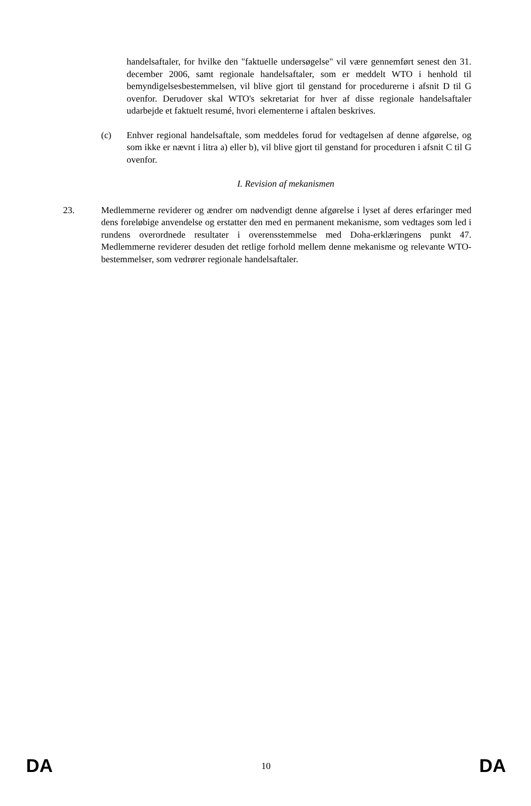handelsaftaler, for hvilke den "faktuelle undersøgelse" vil være gennemført senest den 31. december 2006, samt regionale handelsaftaler, som er meddelt WTO i henhold til bemyndigelsesbestemmelsen, vil blive gjort til genstand for procedurerne i afsnit D til G ovenfor. Derudover skal WTO's sekretariat for hver af disse regionale handelsaftaler udarbejde et faktuelt resumé, hvori elementerne i aftalen beskrives.
(c) Enhver regional handelsaftale, som meddeles forud for vedtagelsen af denne afgørelse, og som ikke er nævnt i litra a) eller b), vil blive gjort til genstand for proceduren i afsnit C til G ovenfor.
I. Revision af mekanismen
23. Medlemmerne reviderer og ændrer om nødvendigt denne afgørelse i lyset af deres erfaringer med dens foreløbige anvendelse og erstatter den med en permanent mekanisme, som vedtages som led i rundens overordnede resultater i overensstemmelse med Doha-erklæringens punkt 47. Medlemmerne reviderer desuden det retlige forhold mellem denne mekanisme og relevante WTO-bestemmelser, som vedrører regionale handelsaftaler.
DA 10 DA